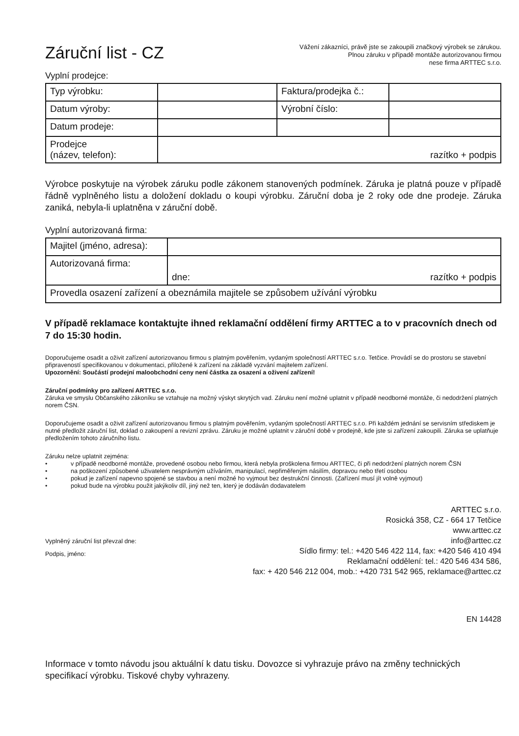Záruční list - CZ
Vážení zákazníci, právě jste se zakoupili značkový výrobek se zárukou.
Plnou záruku v případě montáže autorizovanou firmou
nese firma ARTTEC s.r.o.
Vyplní prodejce:
| Typ výrobku: | | Faktura/prodejka č.: | |
| Datum výroby: | | Výrobní číslo: | |
| Datum prodeje: | | | |
| Prodejce (název, telefon): | razítko + podpis | | |
Výrobce poskytuje na výrobek záruku podle zákonem stanovených podmínek. Záruka je platná pouze v případě řádně vyplněného listu a doložení dokladu o koupi výrobku. Záruční doba je 2 roky ode dne prodeje. Záruka zaniká, nebyla-li uplatněna v záruční době.
Vyplní autorizovaná firma:
| Majitel (jméno, adresa): | |
| Autorizovaná firma: | dne: razítko + podpis |
| Provedla osazení zařízení a obeznámila majitele se způsobem užívání výrobku | |
V případě reklamace kontaktujte ihned reklamační oddělení firmy ARTTEC a to v pracovních dnech od 7 do 15:30 hodin.
Doporučujeme osadit a oživit zařízení autorizovanou firmou s platným pověřením, vydaným společností ARTTEC s.r.o. Tetčice. Provádí se do prostoru se stavební připraveností specifikovanou v dokumentaci, přiložené k zařízení na základě vyzvání majitelem zařízení.
Upozornění: Součástí prodejní maloobchodní ceny není částka za osazení a oživení zařízení!
Záruční podmínky pro zařízení ARTTEC s.r.o.
Záruka ve smyslu Občanského zákoníku se vztahuje na možný výskyt skrytých vad. Záruku není možné uplatnit v případě neodborné montáže, či nedodržení platných norem ČSN.
Doporučujeme osadit a oživit zařízení autorizovanou firmou s platným pověřením, vydaným společností ARTTEC s.r.o. Při každém jednání se servisním střediskem je nutné předložit záruční list, doklad o zakoupení a revizní zprávu. Záruku je možné uplatnit v záruční době v prodejně, kde jste si zařízení zakoupili. Záruka se uplatňuje předložením tohoto záručního listu.
Záruku nelze uplatnit zejména:
• v případě neodborné montáže, provedené osobou nebo firmou, která nebyla proškolena firmou ARTTEC, či při nedodržení platných norem ČSN
• na poškození způsobené uživatelem nesprávným užíváním, manipulací, nepřiměřeným násilím, dopravou nebo třetí osobou
• pokud je zařízení napevno spojené se stavbou a není možné ho vyjmout bez destrukční činnosti. (Zařízení musí jít volně vyjmout)
• pokud bude na výrobku použit jakýkoliv díl, jiný než ten, který je dodáván dodavatelem
Vyplněný záruční list převzal dne:
Podpis, jméno:
ARTTEC s.r.o.
Rosická 358, CZ - 664 17 Tetčice
www.arttec.cz
info@arttec.cz
Sídlo firmy: tel.: +420 546 422 114, fax: +420 546 410 494
Reklamační oddělení: tel.: 420 546 434 586,
fax: + 420 546 212 004, mob.: +420 731 542 965, reklamace@arttec.cz
EN 14428
Informace v tomto návodu jsou aktuální k datu tisku. Dovozce si vyhrazuje právo na změny technických specifikací výrobku. Tiskové chyby vyhrazeny.